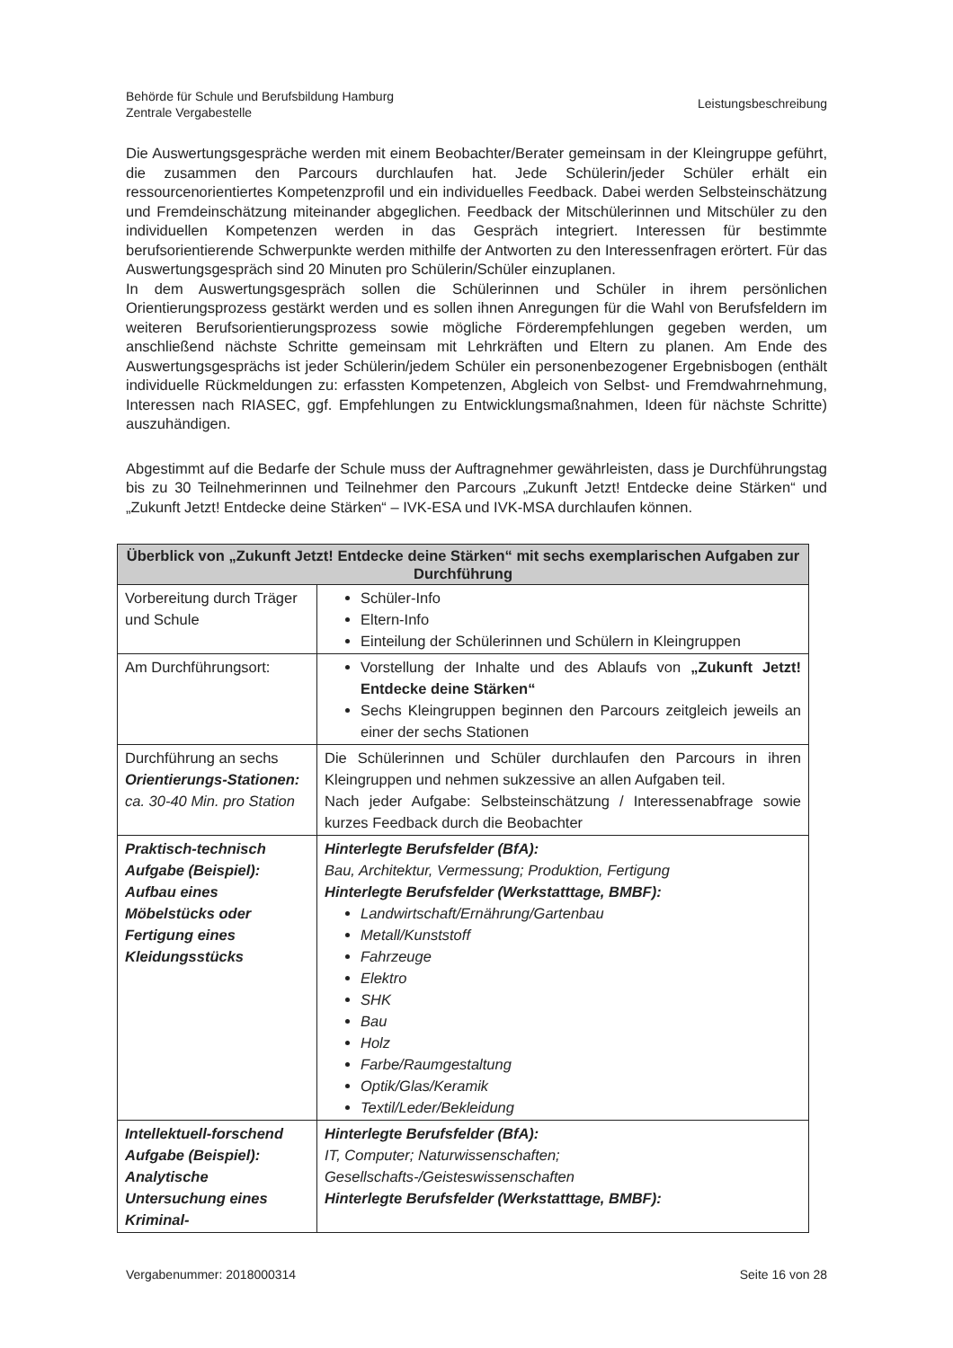Behörde für Schule und Berufsbildung Hamburg
Zentrale Vergabestelle
Leistungsbeschreibung
Die Auswertungsgespräche werden mit einem Beobachter/Berater gemeinsam in der Kleingruppe geführt, die zusammen den Parcours durchlaufen hat. Jede Schülerin/jeder Schüler erhält ein ressourcenorientiertes Kompetenzprofil und ein individuelles Feedback. Dabei werden Selbsteinschätzung und Fremdeinschätzung miteinander abgeglichen. Feedback der Mitschülerinnen und Mitschüler zu den individuellen Kompetenzen werden in das Gespräch integriert. Interessen für bestimmte berufsorientierende Schwerpunkte werden mithilfe der Antworten zu den Interessenfragen erörtert. Für das Auswertungsgespräch sind 20 Minuten pro Schülerin/Schüler einzuplanen.
In dem Auswertungsgespräch sollen die Schülerinnen und Schüler in ihrem persönlichen Orientierungsprozess gestärkt werden und es sollen ihnen Anregungen für die Wahl von Berufsfeldern im weiteren Berufsorientierungsprozess sowie mögliche Förderempfehlungen gegeben werden, um anschließend nächste Schritte gemeinsam mit Lehrkräften und Eltern zu planen. Am Ende des Auswertungsgesprächs ist jeder Schülerin/jedem Schüler ein personenbezogener Ergebnisbogen (enthält individuelle Rückmeldungen zu: erfassten Kompetenzen, Abgleich von Selbst- und Fremdwahrnehmung, Interessen nach RIASEC, ggf. Empfehlungen zu Entwicklungsmaßnahmen, Ideen für nächste Schritte) auszuhändigen.
Abgestimmt auf die Bedarfe der Schule muss der Auftragnehmer gewährleisten, dass je Durchführungstag bis zu 30 Teilnehmerinnen und Teilnehmer den Parcours „Zukunft Jetzt! Entdecke deine Stärken“ und „Zukunft Jetzt! Entdecke deine Stärken“ – IVK-ESA und IVK-MSA durchlaufen können.
| Überblick von „Zukunft Jetzt! Entdecke deine Stärken“ mit sechs exemplarischen Aufgaben zur Durchführung | |
| --- | --- |
| Vorbereitung durch Träger und Schule | Schüler-Info Eltern-Info Einteilung der Schülerinnen und Schülern in Kleingruppen |
| Am Durchführungsort: | Vorstellung der Inhalte und des Ablaufs von „Zukunft Jetzt! Entdecke deine Stärken“ Sechs Kleingruppen beginnen den Parcours zeitgleich jeweils an einer der sechs Stationen |
| Durchführung an sechs Orientierungs-Stationen: ca. 30-40 Min. pro Station | Die Schülerinnen und Schüler durchlaufen den Parcours in ihren Kleingruppen und nehmen sukzessive an allen Aufgaben teil. Nach jeder Aufgabe: Selbsteinschätzung / Interessenabfrage sowie kurzes Feedback durch die Beobachter |
| Praktisch-technisch Aufgabe (Beispiel): Aufbau eines Möbelstücks oder Fertigung eines Kleidungsstücks | Hinterlegte Berufsfelder (BfA): Bau, Architektur, Vermessung; Produktion, Fertigung Hinterlegte Berufsfelder (Werkstatttage, BMBF): Landwirtschaft/Ernährung/Gartenbau Metall/Kunststoff Fahrzeuge Elektro SHK Bau Holz Farbe/Raumgestaltung Optik/Glas/Keramik Textil/Leder/Bekleidung |
| Intellektuell-forschend Aufgabe (Beispiel): Analytische Untersuchung eines Kriminal- | Hinterlegte Berufsfelder (BfA): IT, Computer; Naturwissenschaften; Gesellschafts-/Geisteswissenschaften Hinterlegte Berufsfelder (Werkstatttage, BMBF): |
Vergabenummer: 2018000314 Seite 16 von 28